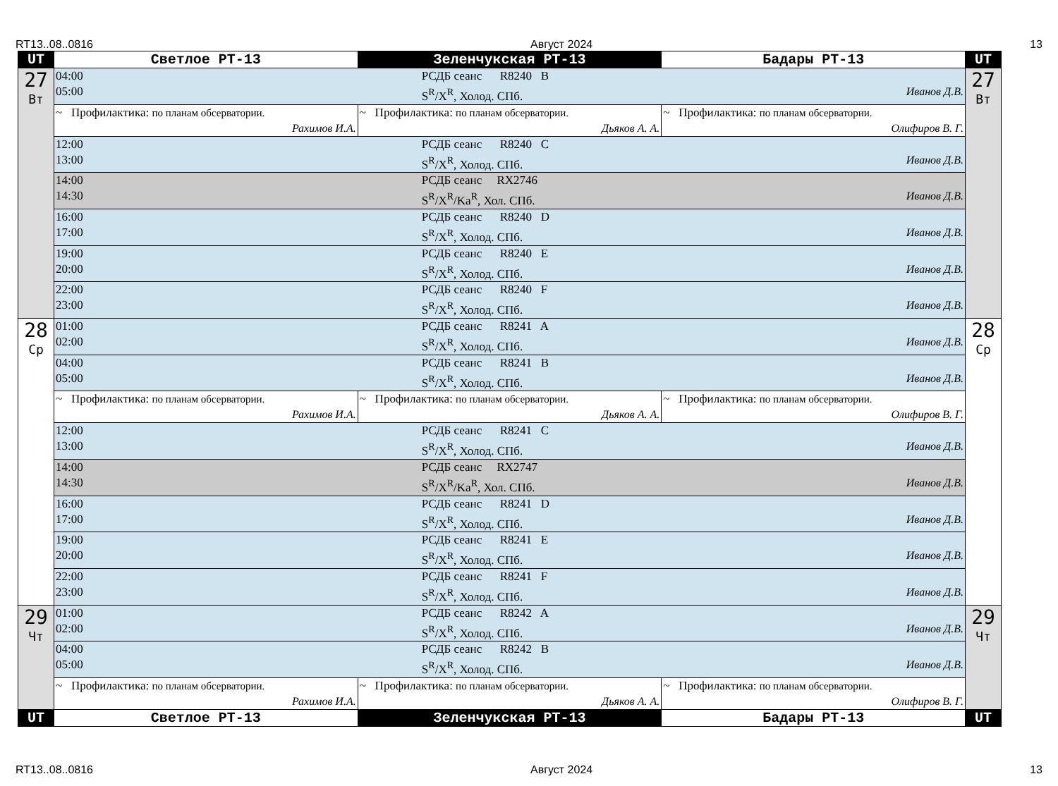RT13..08..0816 Август 2024 13
| UT | Светлое РТ-13 | Зеленчукская РТ-13 | Бадары РТ-13 | UT |
| --- | --- | --- | --- | --- |
| 27 Вт | 04:00 РСДБ сеанс R8240 B 05:00 S<sup>R</sup>/X<sup>R</sup>, Холод. СПб. Иванов Д.В. | | | 27 Вт |
| | ~ Профилактика: по планам обсерватории. Рахимов И.А. | ~ Профилактика: по планам обсерватории. Дьяков А. А. | ~ Профилактика: по планам обсерватории. Олифиров В. Г. | |
| | 12:00 РСДБ сеанс R8240 C 13:00 S<sup>R</sup>/X<sup>R</sup>, Холод. СПб. Иванов Д.В. | | | |
| | 14:00 РСДБ сеанс RX2746 14:30 S<sup>R</sup>/X<sup>R</sup>/Ka<sup>R</sup>, Хол. СПб. Иванов Д.В. | | | |
| | 16:00 РСДБ сеанс R8240 D 17:00 S<sup>R</sup>/X<sup>R</sup>, Холод. СПб. Иванов Д.В. | | | |
| | 19:00 РСДБ сеанс R8240 E 20:00 S<sup>R</sup>/X<sup>R</sup>, Холод. СПб. Иванов Д.В. | | | |
| | 22:00 РСДБ сеанс R8240 F 23:00 S<sup>R</sup>/X<sup>R</sup>, Холод. СПб. Иванов Д.В. | | | |
| 28 Ср | 01:00 РСДБ сеанс R8241 A 02:00 S<sup>R</sup>/X<sup>R</sup>, Холод. СПб. Иванов Д.В. | | | 28 Ср |
| | 04:00 РСДБ сеанс R8241 B 05:00 S<sup>R</sup>/X<sup>R</sup>, Холод. СПб. Иванов Д.В. | | | |
| | ~ Профилактика: по планам обсерватории. Рахимов И.А. | ~ Профилактика: по планам обсерватории. Дьяков А. А. | ~ Профилактика: по планам обсерватории. Олифиров В. Г. | |
| | 12:00 РСДБ сеанс R8241 C 13:00 S<sup>R</sup>/X<sup>R</sup>, Холод. СПб. Иванов Д.В. | | | |
| | 14:00 РСДБ сеанс RX2747 14:30 S<sup>R</sup>/X<sup>R</sup>/Ka<sup>R</sup>, Хол. СПб. Иванов Д.В. | | | |
| | 16:00 РСДБ сеанс R8241 D 17:00 S<sup>R</sup>/X<sup>R</sup>, Холод. СПб. Иванов Д.В. | | | |
| | 19:00 РСДБ сеанс R8241 E 20:00 S<sup>R</sup>/X<sup>R</sup>, Холод. СПб. Иванов Д.В. | | | |
| | 22:00 РСДБ сеанс R8241 F 23:00 S<sup>R</sup>/X<sup>R</sup>, Холод. СПб. Иванов Д.В. | | | |
| 29 Чт | 01:00 РСДБ сеанс R8242 A 02:00 S<sup>R</sup>/X<sup>R</sup>, Холод. СПб. Иванов Д.В. | | | 29 Чт |
| | 04:00 РСДБ сеанс R8242 B 05:00 S<sup>R</sup>/X<sup>R</sup>, Холод. СПб. Иванов Д.В. | | | |
| | ~ Профилактика: по планам обсерватории. Рахимов И.А. | ~ Профилактика: по планам обсерватории. Дьяков А. А. | ~ Профилактика: по планам обсерватории. Олифиров В. Г. | |
| UT | Светлое РТ-13 | Зеленчукская РТ-13 | Бадары РТ-13 | UT |
RT13..08..0816 Август 2024 13